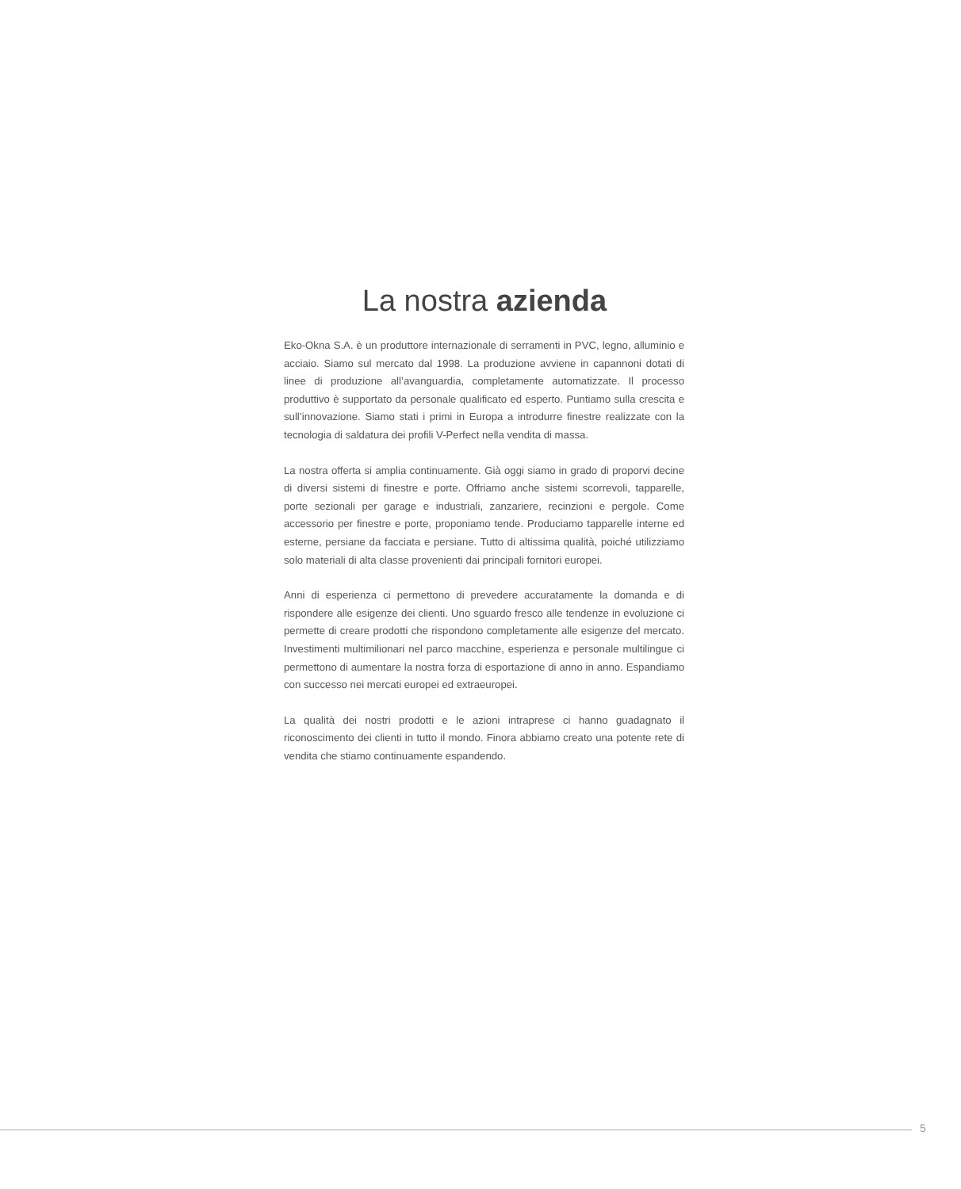La nostra azienda
Eko-Okna S.A. è un produttore internazionale di serramenti in PVC, legno, alluminio e acciaio. Siamo sul mercato dal 1998. La produzione avviene in capannoni dotati di linee di produzione all’avanguardia, completamente automatizzate. Il processo produttivo è supportato da personale qualificato ed esperto. Puntiamo sulla crescita e sull’innovazione. Siamo stati i primi in Europa a introdurre finestre realizzate con la tecnologia di saldatura dei profili V-Perfect nella vendita di massa.
La nostra offerta si amplia continuamente. Già oggi siamo in grado di proporvi decine di diversi sistemi di finestre e porte. Offriamo anche sistemi scorrevoli, tapparelle, porte sezionali per garage e industriali, zanzariere, recinzioni e pergole. Come accessorio per finestre e porte, proponiamo tende. Produciamo tapparelle interne ed esterne, persiane da facciata e persiane. Tutto di altissima qualità, poiché utilizziamo solo materiali di alta classe provenienti dai principali fornitori europei.
Anni di esperienza ci permettono di prevedere accuratamente la domanda e di rispondere alle esigenze dei clienti. Uno sguardo fresco alle tendenze in evoluzione ci permette di creare prodotti che rispondono completamente alle esigenze del mercato. Investimenti multimilionari nel parco macchine, esperienza e personale multilingue ci permettono di aumentare la nostra forza di esportazione di anno in anno. Espandiamo con successo nei mercati europei ed extraeuropei.
La qualità dei nostri prodotti e le azioni intraprese ci hanno guadagnato il riconoscimento dei clienti in tutto il mondo. Finora abbiamo creato una potente rete di vendita che stiamo continuamente espandendo.
5